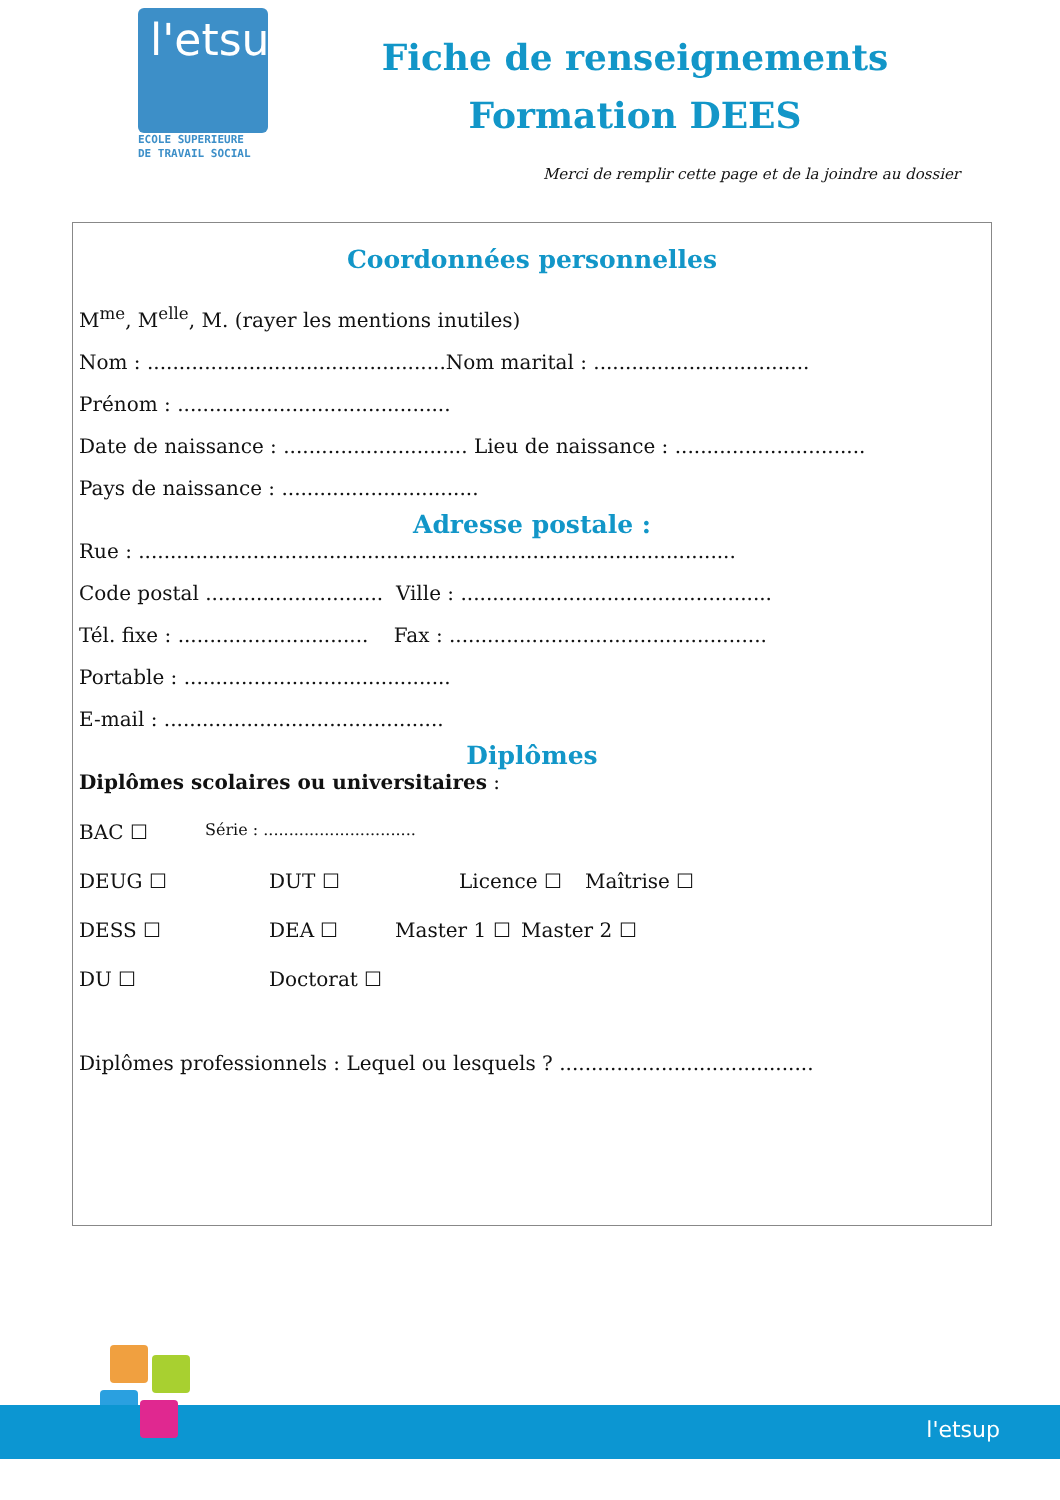l'etsup
ECOLE SUPERIEURE
DE TRAVAIL SOCIAL
Fiche de renseignements
Formation DEES
Merci de remplir cette page et de la joindre au dossier
Coordonnées personnelles
M<sup>me</sup>, M<sup>elle</sup>, M. (rayer les mentions inutiles)
Nom : ...............................................Nom marital : ..................................
Prénom : ...........................................
Date de naissance : ............................. Lieu de naissance : ..............................
Pays de naissance : ...............................
Adresse postale :
Rue : ..............................................................................................
Code postal ............................ Ville : .................................................
Tél. fixe : .............................. Fax : ..................................................
Portable : ..........................................
E-mail : ............................................
Diplômes
Diplômes scolaires ou universitaires :
BAC ☐ Série : ..............................
DEUG ☐ DUT ☐ Licence ☐ Maîtrise ☐
DESS ☐ DEA ☐ Master 1 ☐ Master 2 ☐
DU ☐ Doctorat ☐
Diplômes professionnels : Lequel ou lesquels ? ........................................
l'etsup